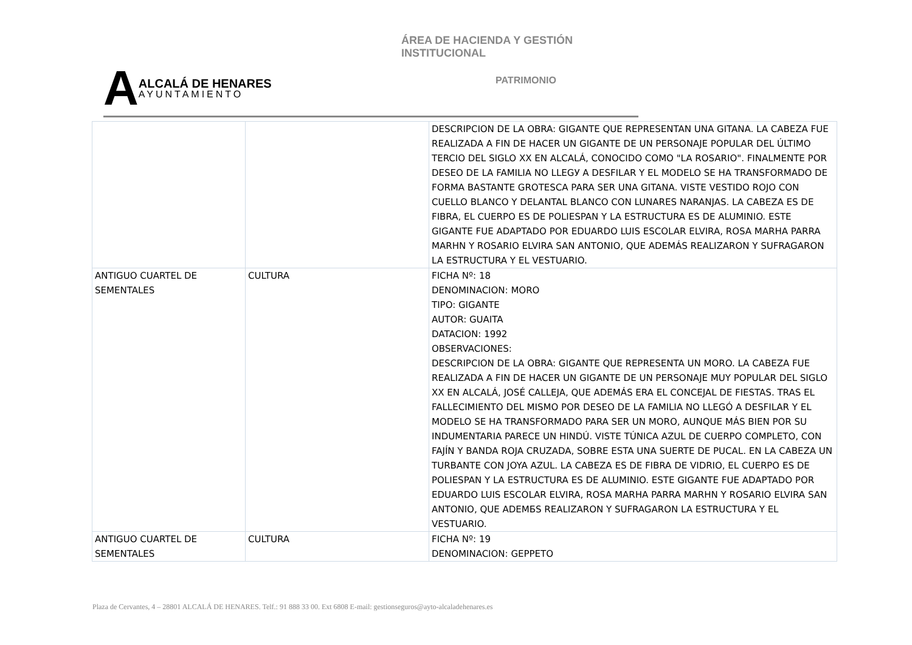ÁREA DE HACIENDA Y GESTIÓN INSTITUCIONAL
A
ALCALÁ DE HENARES
AYUNTAMIENTO
PATRIMONIO
| | | DESCRIPCION DE LA OBRA: GIGANTE QUE REPRESENTAN UNA GITANA. LA CABEZA FUE REALIZADA A FIN DE HACER UN GIGANTE DE UN PERSONAJE POPULAR DEL ÚLTIMO TERCIO DEL SIGLO XX EN ALCALÁ, CONOCIDO COMO "LA ROSARIO". FINALMENTE POR DESEO DE LA FAMILIA NO LLEGУ A DESFILAR Y EL MODELO SE HA TRANSFORMADO DE FORMA BASTANTE GROTESCA PARA SER UNA GITANA. VISTE VESTIDO ROJO CON CUELLO BLANCO Y DELANTAL BLANCO CON LUNARES NARANJAS. LA CABEZA ES DE FIBRA, EL CUERPO ES DE POLIESPAN Y LA ESTRUCTURA ES DE ALUMINIO. ESTE GIGANTE FUE ADAPTADO POR EDUARDO LUIS ESCOLAR ELVIRA, ROSA MARHA PARRA MARHN Y ROSARIO ELVIRA SAN ANTONIO, QUE ADEMÁS REALIZARON Y SUFRAGARON LA ESTRUCTURA Y EL VESTUARIO. |
| ANTIGUO CUARTEL DE SEMENTALES | CULTURA | FICHA Nº: 18 DENOMINACION: MORO TIPO: GIGANTE AUTOR: GUAITA DATACION: 1992 OBSERVACIONES: DESCRIPCION DE LA OBRA: GIGANTE QUE REPRESENTA UN MORO. LA CABEZA FUE REALIZADA A FIN DE HACER UN GIGANTE DE UN PERSONAJE MUY POPULAR DEL SIGLO XX EN ALCALÁ, JOSÉ CALLEJA, QUE ADEMÁS ERA EL CONCEJAL DE FIESTAS. TRAS EL FALLECIMIENTO DEL MISMO POR DESEO DE LA FAMILIA NO LLEGÓ A DESFILAR Y EL MODELO SE HA TRANSFORMADO PARA SER UN MORO, AUNQUE MÁS BIEN POR SU INDUMENTARIA PARECE UN HINDÚ. VISTE TÚNICA AZUL DE CUERPO COMPLETO, CON FAJÍN Y BANDA ROJA CRUZADA, SOBRE ESTA UNA SUERTE DE PUCAL. EN LA CABEZA UN TURBANTE CON JOYA AZUL. LA CABEZA ES DE FIBRA DE VIDRIO, EL CUERPO ES DE POLIESPAN Y LA ESTRUCTURA ES DE ALUMINIO. ESTE GIGANTE FUE ADAPTADO POR EDUARDO LUIS ESCOLAR ELVIRA, ROSA MARHA PARRA MARHN Y ROSARIO ELVIRA SAN ANTONIO, QUE ADEMБS REALIZARON Y SUFRAGARON LA ESTRUCTURA Y EL VESTUARIO. |
| ANTIGUO CUARTEL DE SEMENTALES | CULTURA | FICHA Nº: 19 DENOMINACION: GEPPETO |
Plaza de Cervantes, 4 – 28801 ALCALÁ DE HENARES. Telf.: 91 888 33 00. Ext 6808 E-mail: gestionseguros@ayto-alcaladehenares.es